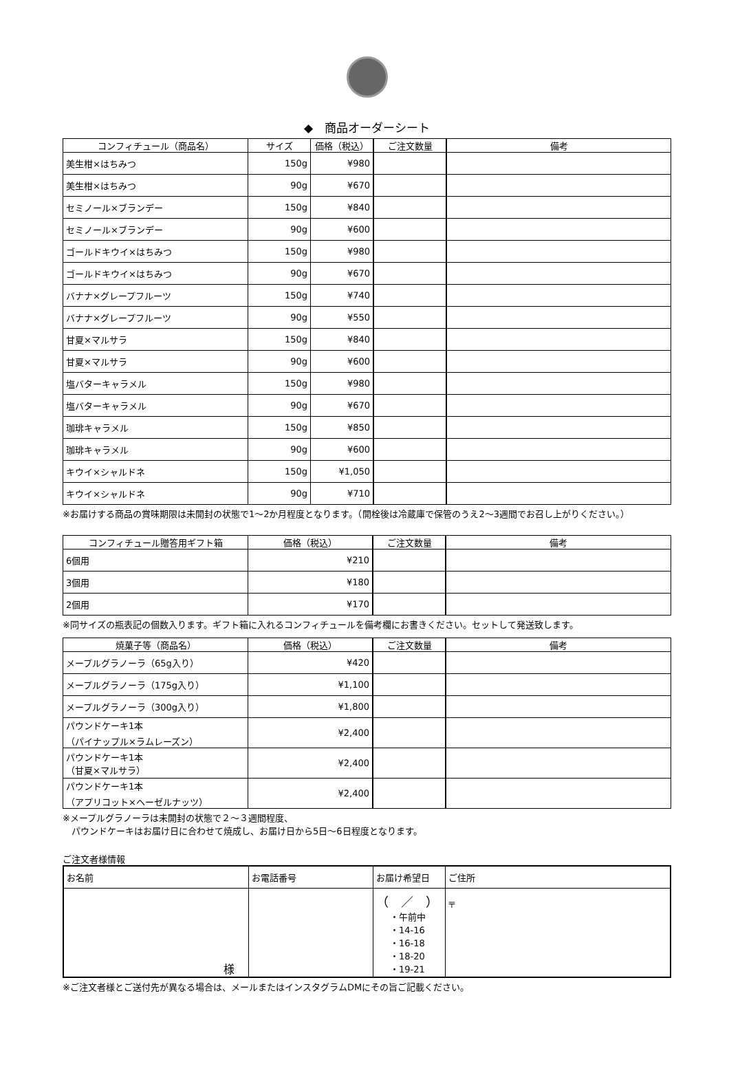◆　商品オーダーシート
| コンフィチュール（商品名） | サイズ | 価格（税込） | ご注文数量 | 備考 |
| --- | --- | --- | --- | --- |
| 美生柑×はちみつ | 150g | ¥980 | | |
| 美生柑×はちみつ | 90g | ¥670 | | |
| セミノール×ブランデー | 150g | ¥840 | | |
| セミノール×ブランデー | 90g | ¥600 | | |
| ゴールドキウイ×はちみつ | 150g | ¥980 | | |
| ゴールドキウイ×はちみつ | 90g | ¥670 | | |
| バナナ×グレープフルーツ | 150g | ¥740 | | |
| バナナ×グレープフルーツ | 90g | ¥550 | | |
| 甘夏×マルサラ | 150g | ¥840 | | |
| 甘夏×マルサラ | 90g | ¥600 | | |
| 塩バターキャラメル | 150g | ¥980 | | |
| 塩バターキャラメル | 90g | ¥670 | | |
| 珈琲キャラメル | 150g | ¥850 | | |
| 珈琲キャラメル | 90g | ¥600 | | |
| キウイ×シャルドネ | 150g | ¥1,050 | | |
| キウイ×シャルドネ | 90g | ¥710 | | |
※お届けする商品の賞味期限は未開封の状態で1～2か月程度となります。（開栓後は冷蔵庫で保管のうえ2～3週間でお召し上がりください。）
| コンフィチュール贈答用ギフト箱 | 価格（税込） | ご注文数量 | 備考 |
| --- | --- | --- | --- |
| 6個用 | ¥210 | | |
| 3個用 | ¥180 | | |
| 2個用 | ¥170 | | |
※同サイズの瓶表記の個数入ります。ギフト箱に入れるコンフィチュールを備考欄にお書きください。セットして発送致します。
| 焼菓子等（商品名） | 価格（税込） | ご注文数量 | 備考 |
| --- | --- | --- | --- |
| メープルグラノーラ（65g入り） | ¥420 | | |
| メープルグラノーラ（175g入り） | ¥1,100 | | |
| メープルグラノーラ（300g入り） | ¥1,800 | | |
| パウンドケーキ1本 （パイナップル×ラムレーズン） | ¥2,400 | | |
| パウンドケーキ1本 （甘夏×マルサラ） | ¥2,400 | | |
| パウンドケーキ1本 （アプリコット×ヘーゼルナッツ） | ¥2,400 | | |
※メープルグラノーラは未開封の状態で２～３週間程度、
　パウンドケーキはお届け日に合わせて焼成し、お届け日から5日～6日程度となります。
ご注文者様情報
| お名前 | お電話番号 | お届け希望日 | ご住所 |
| 様 | | （ ／ ） ・午前中 ・14-16 ・16-18 ・18-20 ・19-21 | 〒 |
※ご注文者様とご送付先が異なる場合は、メールまたはインスタグラムDMにその旨ご記載ください。